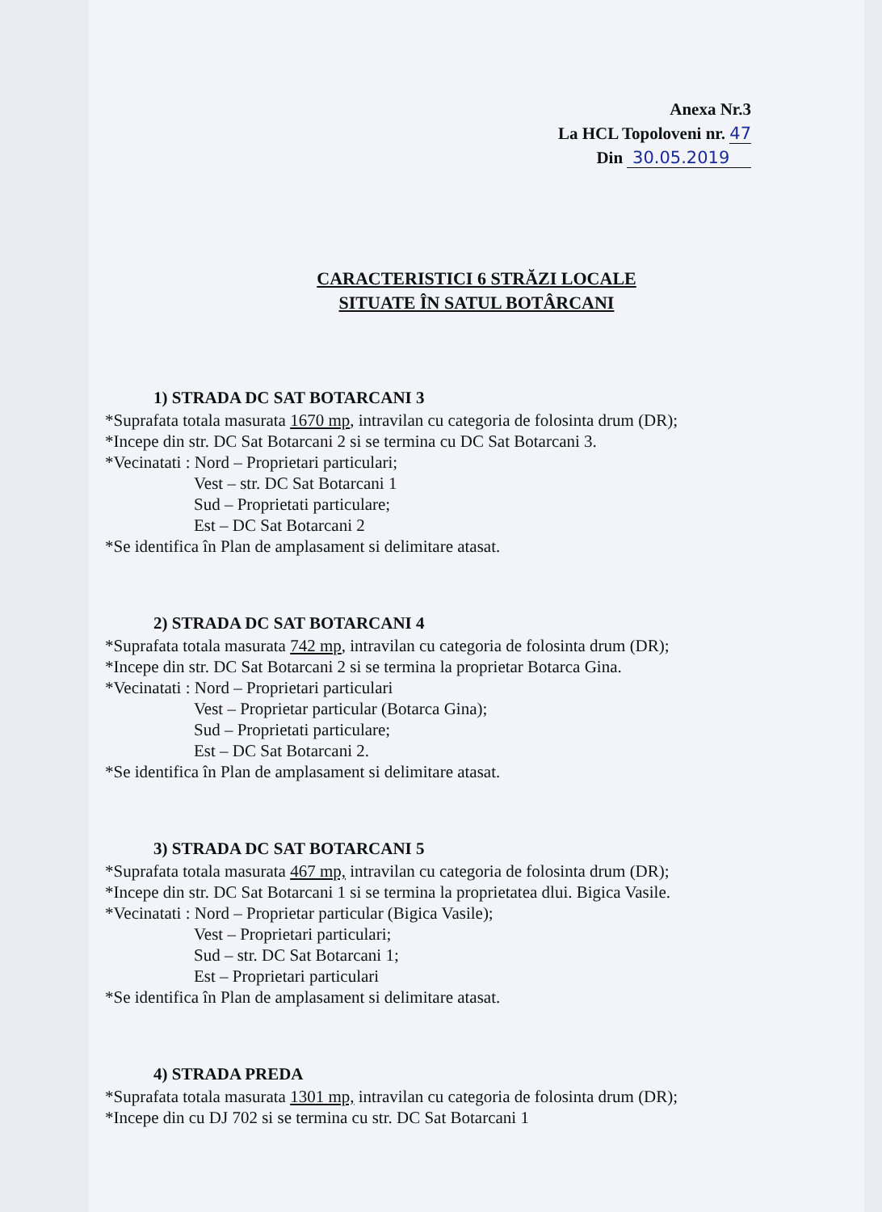Anexa Nr.3
La HCL Topoloveni nr. 47
Din 30.05.2019
CARACTERISTICI 6 STRĂZI LOCALE
SITUATE ÎN SATUL BOTÂRCANI
1) STRADA DC SAT BOTARCANI 3
*Suprafata totala masurata 1670 mp, intravilan cu categoria de folosinta drum (DR);
*Incepe din str. DC Sat Botarcani 2 si se termina cu DC Sat Botarcani 3.
*Vecinatati : Nord – Proprietari particulari;
Vest – str. DC Sat Botarcani 1
Sud – Proprietati particulare;
Est – DC Sat Botarcani 2
*Se identifica în Plan de amplasament si delimitare atasat.
2) STRADA DC SAT BOTARCANI 4
*Suprafata totala masurata 742 mp, intravilan cu categoria de folosinta drum (DR);
*Incepe din str. DC Sat Botarcani 2 si se termina la proprietar Botarca Gina.
*Vecinatati : Nord – Proprietari particulari
Vest – Proprietar particular (Botarca Gina);
Sud – Proprietati particulare;
Est – DC Sat Botarcani 2.
*Se identifica în Plan de amplasament si delimitare atasat.
3) STRADA DC SAT BOTARCANI 5
*Suprafata totala masurata 467 mp, intravilan cu categoria de folosinta drum (DR);
*Incepe din str. DC Sat Botarcani 1 si se termina la proprietatea dlui. Bigica Vasile.
*Vecinatati : Nord – Proprietar particular (Bigica Vasile);
Vest – Proprietari particulari;
Sud – str. DC Sat Botarcani 1;
Est – Proprietari particulari
*Se identifica în Plan de amplasament si delimitare atasat.
4) STRADA PREDA
*Suprafata totala masurata 1301 mp, intravilan cu categoria de folosinta drum (DR);
*Incepe din cu DJ 702 si se termina cu str. DC Sat Botarcani 1